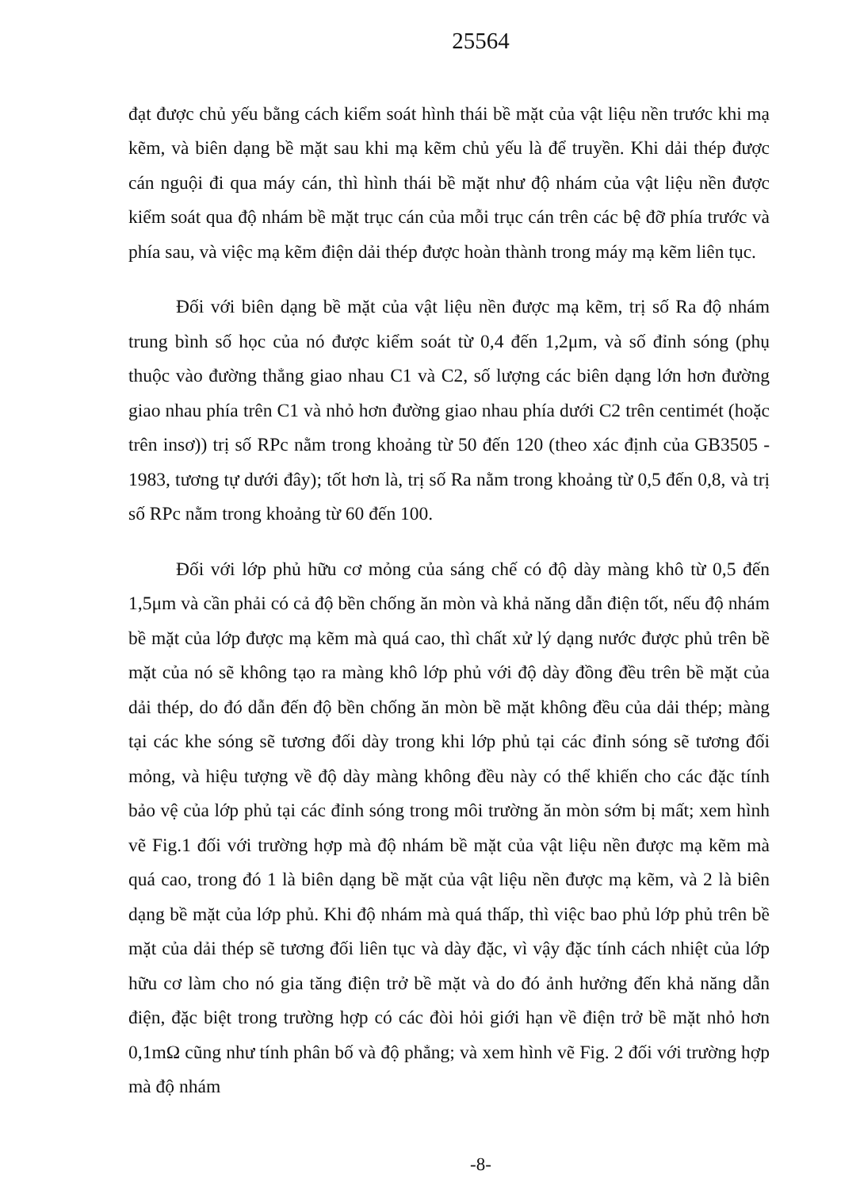25564
đạt được chủ yếu bằng cách kiểm soát hình thái bề mặt của vật liệu nền trước khi mạ kẽm, và biên dạng bề mặt sau khi mạ kẽm chủ yếu là để truyền. Khi dải thép được cán nguội đi qua máy cán, thì hình thái bề mặt như độ nhám của vật liệu nền được kiểm soát qua độ nhám bề mặt trục cán của mỗi trục cán trên các bệ đỡ phía trước và phía sau, và việc mạ kẽm điện dải thép được hoàn thành trong máy mạ kẽm liên tục.
Đối với biên dạng bề mặt của vật liệu nền được mạ kẽm, trị số Ra độ nhám trung bình số học của nó được kiểm soát từ 0,4 đến 1,2μm, và số đỉnh sóng (phụ thuộc vào đường thẳng giao nhau C1 và C2, số lượng các biên dạng lớn hơn đường giao nhau phía trên C1 và nhỏ hơn đường giao nhau phía dưới C2 trên centimét (hoặc trên insơ)) trị số RPc nằm trong khoảng từ 50 đến 120 (theo xác định của GB3505 - 1983, tương tự dưới đây); tốt hơn là, trị số Ra nằm trong khoảng từ 0,5 đến 0,8, và trị số RPc nằm trong khoảng từ 60 đến 100.
Đối với lớp phủ hữu cơ mỏng của sáng chế có độ dày màng khô từ 0,5 đến 1,5μm và cần phải có cả độ bền chống ăn mòn và khả năng dẫn điện tốt, nếu độ nhám bề mặt của lớp được mạ kẽm mà quá cao, thì chất xử lý dạng nước được phủ trên bề mặt của nó sẽ không tạo ra màng khô lớp phủ với độ dày đồng đều trên bề mặt của dải thép, do đó dẫn đến độ bền chống ăn mòn bề mặt không đều của dải thép; màng tại các khe sóng sẽ tương đối dày trong khi lớp phủ tại các đỉnh sóng sẽ tương đối mỏng, và hiệu tượng về độ dày màng không đều này có thể khiến cho các đặc tính bảo vệ của lớp phủ tại các đỉnh sóng trong môi trường ăn mòn sớm bị mất; xem hình vẽ Fig.1 đối với trường hợp mà độ nhám bề mặt của vật liệu nền được mạ kẽm mà quá cao, trong đó 1 là biên dạng bề mặt của vật liệu nền được mạ kẽm, và 2 là biên dạng bề mặt của lớp phủ. Khi độ nhám mà quá thấp, thì việc bao phủ lớp phủ trên bề mặt của dải thép sẽ tương đối liên tục và dày đặc, vì vậy đặc tính cách nhiệt của lớp hữu cơ làm cho nó gia tăng điện trở bề mặt và do đó ảnh hưởng đến khả năng dẫn điện, đặc biệt trong trường hợp có các đòi hỏi giới hạn về điện trở bề mặt nhỏ hơn 0,1mΩ cũng như tính phân bố và độ phẳng; và xem hình vẽ Fig. 2 đối với trường hợp mà độ nhám
-8-